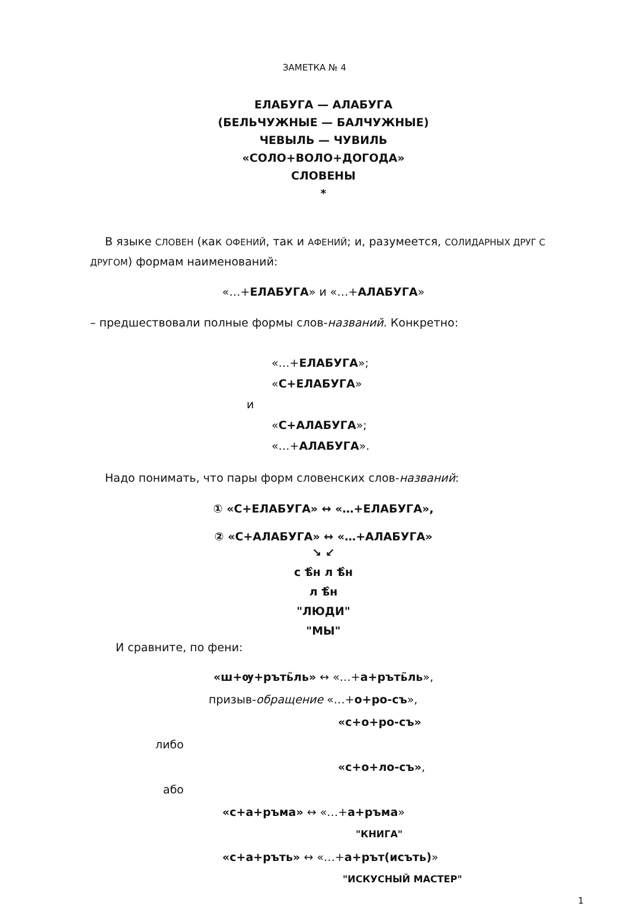ЗАМЕТКА № 4
ЕЛАБУГА — АЛАБУГА
(БЕЛЬЧУЖНЫЕ — БАЛЧУЖНЫЕ)
ЧЕВЫЛЬ — ЧУВИЛЬ
«СОЛО+ВОЛО+ДОГОДА»
СЛОВЕНЫ
*
В языке СЛОВЕН (как ОФЕНИЙ, так и АФЕНИЙ; и, разумеется, СОЛИДАРНЫХ ДРУГ С ДРУГОМ) формам наименований:
«…+ЕЛАБУГА» и «…+АЛАБУГА»
– предшествовали полные формы слов-названий. Конкретно:
«…+ЕЛАБУГА»;
«С+ЕЛАБУГА»
и
«С+АЛАБУГА»;
«…+АЛАБУГА».
Надо понимать, что пары форм словенских слов-названий:
① «С+ЕЛАБУГА» ↔ «…+ЕЛАБУГА»,
② «С+АЛАБУГА» ↔ «…+АЛАБУГА»
↘ ↙
с ѣ̂н л ѣ̂н
л ѣ̂н
"ЛЮДИ"
"МЫ"
И сравните, по фени:
«ш+ѹ+ръть̃ль» ↔ «…+а+ръть̃ль»,
призыв-обращение «…+о+ро-съ»,
«с+о+ро-съ»
либо
«с+о+ло-съ»,
або
«с+а+ръма» ↔ «…+а+ръма»
"КНИГА"
«с+а+ръть» ↔ «…+а+рът(исъть)»
"ИСКУСНЫЙ МАСТЕР"
1